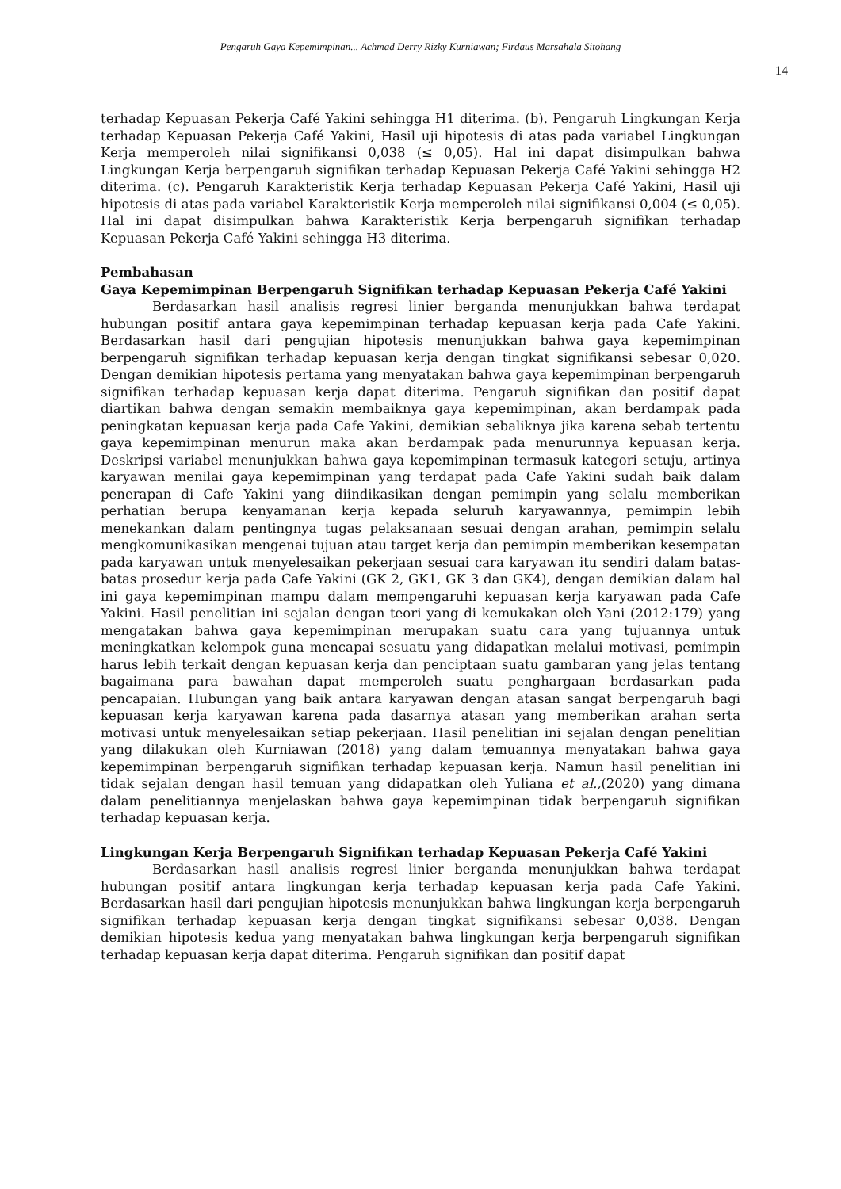Pengaruh Gaya Kepemimpinan... Achmad Derry Rizky Kurniawan; Firdaus Marsahala Sitohang
14
terhadap Kepuasan Pekerja Café Yakini sehingga H1 diterima. (b). Pengaruh Lingkungan Kerja terhadap Kepuasan Pekerja Café Yakini, Hasil uji hipotesis di atas pada variabel Lingkungan Kerja memperoleh nilai signifikansi 0,038 (≤ 0,05). Hal ini dapat disimpulkan bahwa Lingkungan Kerja berpengaruh signifikan terhadap Kepuasan Pekerja Café Yakini sehingga H2 diterima. (c). Pengaruh Karakteristik Kerja terhadap Kepuasan Pekerja Café Yakini, Hasil uji hipotesis di atas pada variabel Karakteristik Kerja memperoleh nilai signifikansi 0,004 (≤ 0,05). Hal ini dapat disimpulkan bahwa Karakteristik Kerja berpengaruh signifikan terhadap Kepuasan Pekerja Café Yakini sehingga H3 diterima.
Pembahasan
Gaya Kepemimpinan Berpengaruh Signifikan terhadap Kepuasan Pekerja Café Yakini
Berdasarkan hasil analisis regresi linier berganda menunjukkan bahwa terdapat hubungan positif antara gaya kepemimpinan terhadap kepuasan kerja pada Cafe Yakini. Berdasarkan hasil dari pengujian hipotesis menunjukkan bahwa gaya kepemimpinan berpengaruh signifikan terhadap kepuasan kerja dengan tingkat signifikansi sebesar 0,020. Dengan demikian hipotesis pertama yang menyatakan bahwa gaya kepemimpinan berpengaruh signifikan terhadap kepuasan kerja dapat diterima. Pengaruh signifikan dan positif dapat diartikan bahwa dengan semakin membaiknya gaya kepemimpinan, akan berdampak pada peningkatan kepuasan kerja pada Cafe Yakini, demikian sebaliknya jika karena sebab tertentu gaya kepemimpinan menurun maka akan berdampak pada menurunnya kepuasan kerja. Deskripsi variabel menunjukkan bahwa gaya kepemimpinan termasuk kategori setuju, artinya karyawan menilai gaya kepemimpinan yang terdapat pada Cafe Yakini sudah baik dalam penerapan di Cafe Yakini yang diindikasikan dengan pemimpin yang selalu memberikan perhatian berupa kenyamanan kerja kepada seluruh karyawannya, pemimpin lebih menekankan dalam pentingnya tugas pelaksanaan sesuai dengan arahan, pemimpin selalu mengkomunikasikan mengenai tujuan atau target kerja dan pemimpin memberikan kesempatan pada karyawan untuk menyelesaikan pekerjaan sesuai cara karyawan itu sendiri dalam batas-batas prosedur kerja pada Cafe Yakini (GK 2, GK1, GK 3 dan GK4), dengan demikian dalam hal ini gaya kepemimpinan mampu dalam mempengaruhi kepuasan kerja karyawan pada Cafe Yakini. Hasil penelitian ini sejalan dengan teori yang di kemukakan oleh Yani (2012:179) yang mengatakan bahwa gaya kepemimpinan merupakan suatu cara yang tujuannya untuk meningkatkan kelompok guna mencapai sesuatu yang didapatkan melalui motivasi, pemimpin harus lebih terkait dengan kepuasan kerja dan penciptaan suatu gambaran yang jelas tentang bagaimana para bawahan dapat memperoleh suatu penghargaan berdasarkan pada pencapaian. Hubungan yang baik antara karyawan dengan atasan sangat berpengaruh bagi kepuasan kerja karyawan karena pada dasarnya atasan yang memberikan arahan serta motivasi untuk menyelesaikan setiap pekerjaan. Hasil penelitian ini sejalan dengan penelitian yang dilakukan oleh Kurniawan (2018) yang dalam temuannya menyatakan bahwa gaya kepemimpinan berpengaruh signifikan terhadap kepuasan kerja. Namun hasil penelitian ini tidak sejalan dengan hasil temuan yang didapatkan oleh Yuliana et al.,(2020) yang dimana dalam penelitiannya menjelaskan bahwa gaya kepemimpinan tidak berpengaruh signifikan terhadap kepuasan kerja.
Lingkungan Kerja Berpengaruh Signifikan terhadap Kepuasan Pekerja Café Yakini
Berdasarkan hasil analisis regresi linier berganda menunjukkan bahwa terdapat hubungan positif antara lingkungan kerja terhadap kepuasan kerja pada Cafe Yakini. Berdasarkan hasil dari pengujian hipotesis menunjukkan bahwa lingkungan kerja berpengaruh signifikan terhadap kepuasan kerja dengan tingkat signifikansi sebesar 0,038. Dengan demikian hipotesis kedua yang menyatakan bahwa lingkungan kerja berpengaruh signifikan terhadap kepuasan kerja dapat diterima. Pengaruh signifikan dan positif dapat